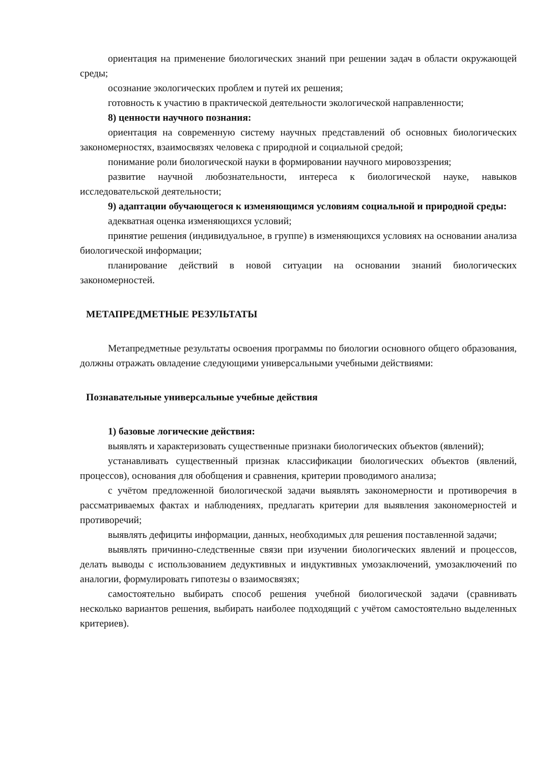ориентация на применение биологических знаний при решении задач в области окружающей среды;
осознание экологических проблем и путей их решения;
готовность к участию в практической деятельности экологической направленности;
8) ценности научного познания:
ориентация на современную систему научных представлений об основных биологических закономерностях, взаимосвязях человека с природной и социальной средой;
понимание роли биологической науки в формировании научного мировоззрения;
развитие научной любознательности, интереса к биологической науке, навыков исследовательской деятельности;
9) адаптации обучающегося к изменяющимся условиям социальной и природной среды:
адекватная оценка изменяющихся условий;
принятие решения (индивидуальное, в группе) в изменяющихся условиях на основании анализа биологической информации;
планирование действий в новой ситуации на основании знаний биологических закономерностей.
МЕТАПРЕДМЕТНЫЕ РЕЗУЛЬТАТЫ
Метапредметные результаты освоения программы по биологии основного общего образования, должны отражать овладение следующими универсальными учебными действиями:
Познавательные универсальные учебные действия
1) базовые логические действия:
выявлять и характеризовать существенные признаки биологических объектов (явлений);
устанавливать существенный признак классификации биологических объектов (явлений, процессов), основания для обобщения и сравнения, критерии проводимого анализа;
с учётом предложенной биологической задачи выявлять закономерности и противоречия в рассматриваемых фактах и наблюдениях, предлагать критерии для выявления закономерностей и противоречий;
выявлять дефициты информации, данных, необходимых для решения поставленной задачи;
выявлять причинно-следственные связи при изучении биологических явлений и процессов, делать выводы с использованием дедуктивных и индуктивных умозаключений, умозаключений по аналогии, формулировать гипотезы о взаимосвязях;
самостоятельно выбирать способ решения учебной биологической задачи (сравнивать несколько вариантов решения, выбирать наиболее подходящий с учётом самостоятельно выделенных критериев).